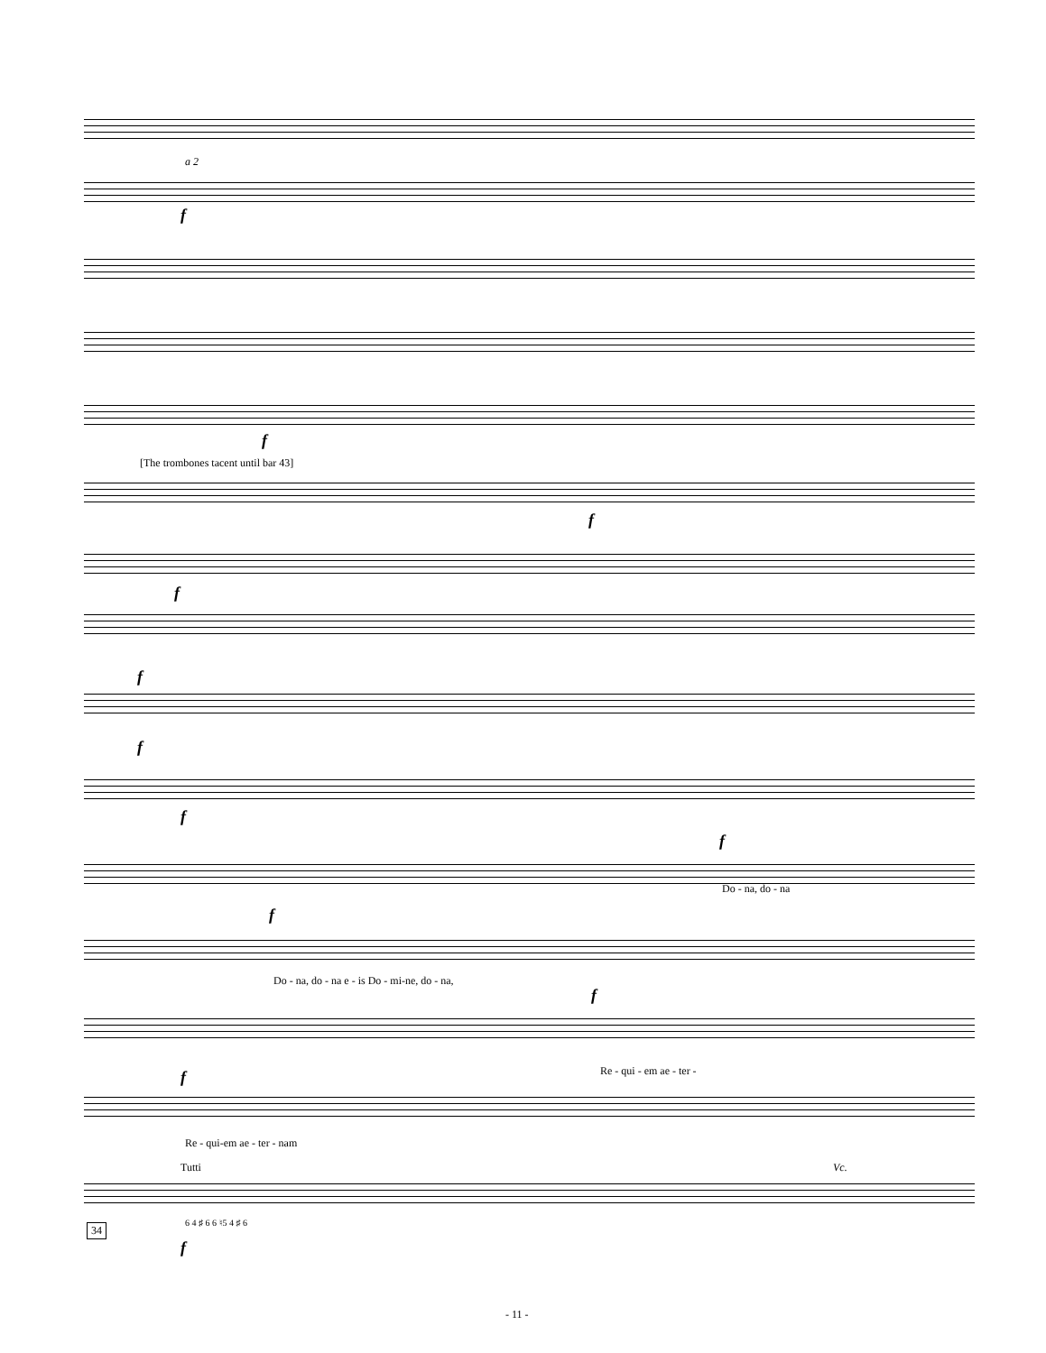a 2
f
f
[The trombones tacent until bar 43]
f
f
f
f
f
f
Do - na, do - na
f
Do - na, do - na e - is Do - mi-ne, do - na,
f
Re - qui - em ae - ter -
f
Re - qui-em ae - ter - nam
Tutti Vc.
6 4 ♯ 6 6 ♮5 4 ♯ 6
34
f
- 11 -